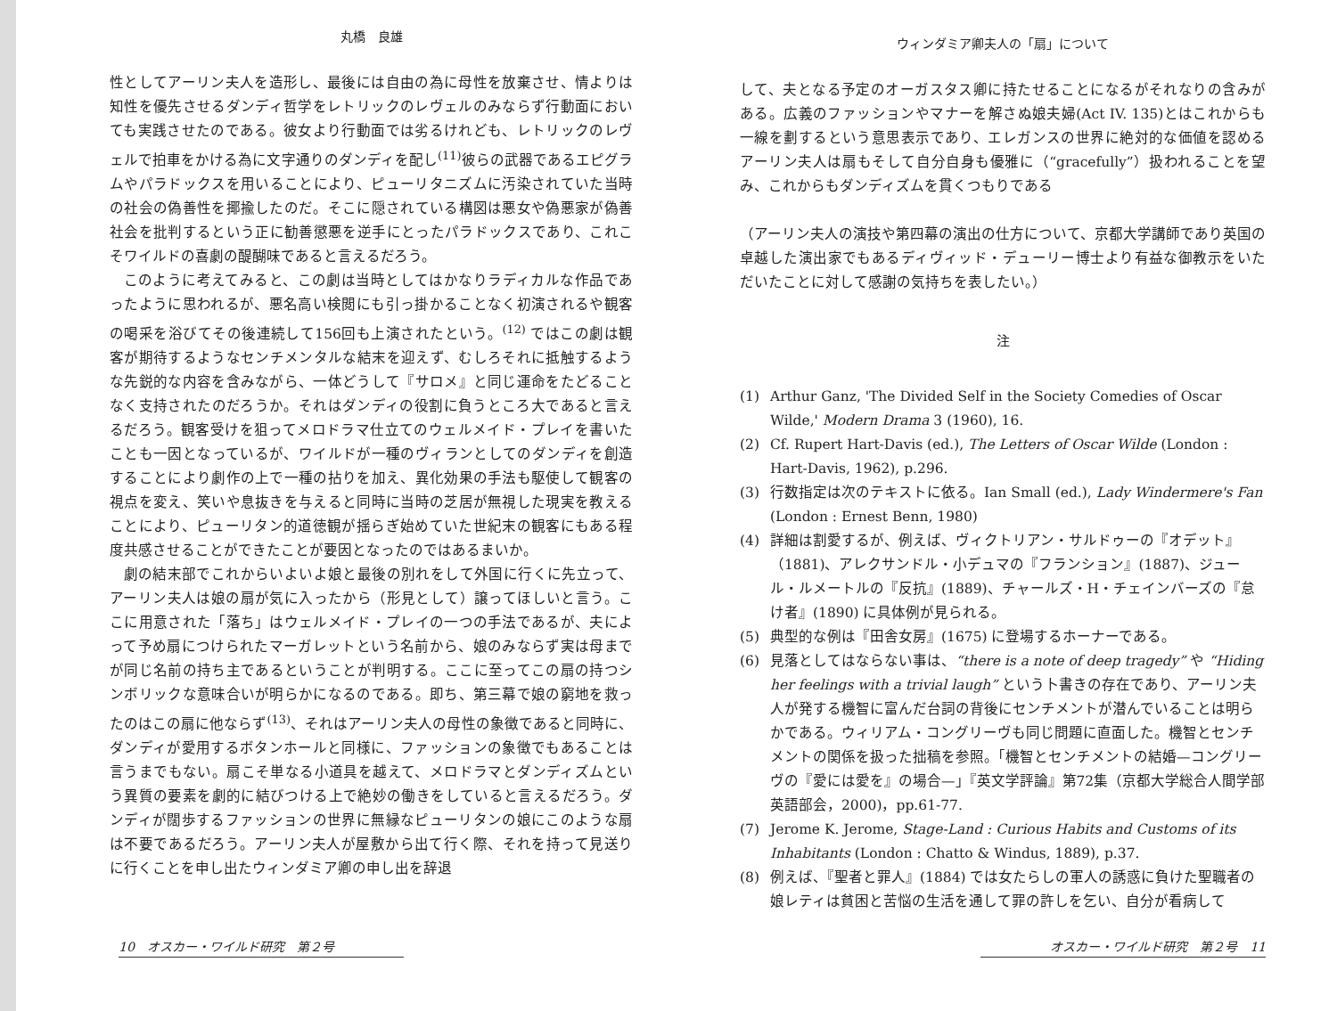丸橋　良雄
性としてアーリン夫人を造形し、最後には自由の為に母性を放棄させ、情よりは知性を優先させるダンディ哲学をレトリックのレヴェルのみならず行動面においても実践させたのである。彼女より行動面では劣るけれども、レトリックのレヴェルで拍車をかける為に文字通りのダンディを配し<sup>(11)</sup>彼らの武器であるエピグラムやパラドックスを用いることにより、ピューリタニズムに汚染されていた当時の社会の偽善性を揶揄したのだ。そこに隠されている構図は悪女や偽悪家が偽善社会を批判するという正に勧善懲悪を逆手にとったパラドックスであり、これこそワイルドの喜劇の醍醐味であると言えるだろう。
このように考えてみると、この劇は当時としてはかなりラディカルな作品であったように思われるが、悪名高い検閲にも引っ掛かることなく初演されるや観客の喝采を浴びてその後連続して156回も上演されたという。<sup>(12)</sup> ではこの劇は観客が期待するようなセンチメンタルな結末を迎えず、むしろそれに抵触するような先鋭的な内容を含みながら、一体どうして『サロメ』と同じ運命をたどることなく支持されたのだろうか。それはダンディの役割に負うところ大であると言えるだろう。観客受けを狙ってメロドラマ仕立てのウェルメイド・プレイを書いたことも一因となっているが、ワイルドが一種のヴィランとしてのダンディを創造することにより劇作の上で一種の拈りを加え、異化効果の手法も駆使して観客の視点を変え、笑いや息抜きを与えると同時に当時の芝居が無視した現実を教えることにより、ピューリタン的道徳観が揺らぎ始めていた世紀末の観客にもある程度共感させることができたことが要因となったのではあるまいか。
劇の結末部でこれからいよいよ娘と最後の別れをして外国に行くに先立って、アーリン夫人は娘の扇が気に入ったから（形見として）譲ってほしいと言う。ここに用意された「落ち」はウェルメイド・プレイの一つの手法であるが、夫によって予め扇につけられたマーガレットという名前から、娘のみならず実は母までが同じ名前の持ち主であるということが判明する。ここに至ってこの扇の持つシンボリックな意味合いが明らかになるのである。即ち、第三幕で娘の窮地を救ったのはこの扇に他ならず<sup>(13)</sup>、それはアーリン夫人の母性の象徴であると同時に、ダンディが愛用するボタンホールと同様に、ファッションの象徴でもあることは言うまでもない。扇こそ単なる小道具を越えて、メロドラマとダンディズムという異質の要素を劇的に結びつける上で絶妙の働きをしていると言えるだろう。ダンディが闊歩するファッションの世界に無縁なピューリタンの娘にこのような扇は不要であるだろう。アーリン夫人が屋敷から出て行く際、それを持って見送りに行くことを申し出たウィンダミア卿の申し出を辞退
10　オスカー・ワイルド研究　第２号
ウィンダミア卿夫人の「扇」について
して、夫となる予定のオーガスタス卿に持たせることになるがそれなりの含みがある。広義のファッションやマナーを解さぬ娘夫婦(Act IV. 135)とはこれからも一線を劃するという意思表示であり、エレガンスの世界に絶対的な価値を認めるアーリン夫人は扇もそして自分自身も優雅に（“gracefully”）扱われることを望み、これからもダンディズムを貫くつもりである
（アーリン夫人の演技や第四幕の演出の仕方について、京都大学講師であり英国の卓越した演出家でもあるディヴィッド・デューリー博士より有益な御教示をいただいたことに対して感謝の気持ちを表したい。）
注
(1) Arthur Ganz, 'The Divided Self in the Society Comedies of Oscar Wilde,' Modern Drama 3 (1960), 16.
(2) Cf. Rupert Hart-Davis (ed.), The Letters of Oscar Wilde (London : Hart-Davis, 1962), p.296.
(3) 行数指定は次のテキストに依る。Ian Small (ed.), Lady Windermere's Fan (London : Ernest Benn, 1980)
(4) 詳細は割愛するが、例えば、ヴィクトリアン・サルドゥーの『オデット』（1881)、アレクサンドル・小デュマの『フランション』(1887)、ジュール・ルメートルの『反抗』(1889)、チャールズ・H・チェインバーズの『怠け者』(1890) に具体例が見られる。
(5) 典型的な例は『田舎女房』(1675) に登場するホーナーである。
(6) 見落としてはならない事は、“there is a note of deep tragedy” や “Hiding her feelings with a trivial laugh” という卜書きの存在であり、アーリン夫人が発する機智に富んだ台詞の背後にセンチメントが潜んでいることは明らかである。ウィリアム・コングリーヴも同じ問題に直面した。機智とセンチメントの関係を扱った拙稿を参照。「機智とセンチメントの結婚—コングリーヴの『愛には愛を』の場合—」『英文学評論』第72集（京都大学総合人間学部英語部会，2000)，pp.61-77.
(7) Jerome K. Jerome, Stage-Land : Curious Habits and Customs of its Inhabitants (London : Chatto & Windus, 1889), p.37.
(8) 例えば、『聖者と罪人』(1884) では女たらしの軍人の誘惑に負けた聖職者の娘レティは貧困と苦悩の生活を通して罪の許しを乞い、自分が看病して
オスカー・ワイルド研究　第２号　11